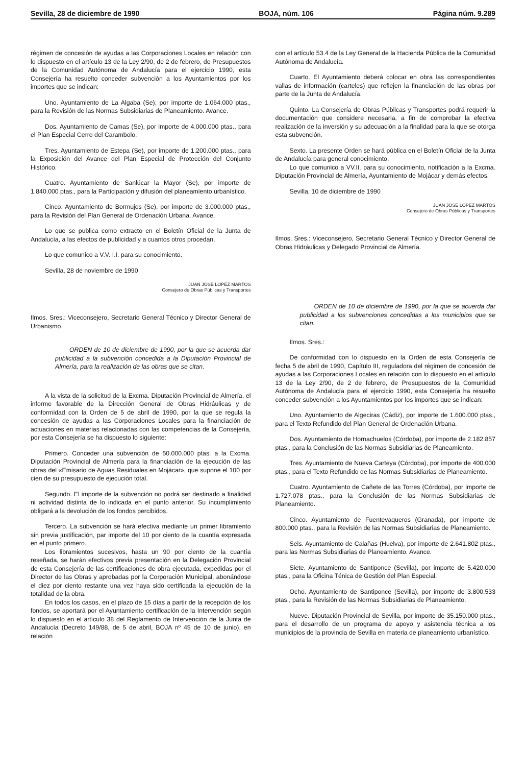Sevilla, 28 de diciembre de 1990 BOJA, núm. 106 Página núm. 9.289
régimen de concesión de ayudas a las Corporaciones Locales en relación con lo dispuesto en el artículo 13 de la Ley 2/90, de 2 de febrero, de Presupuestos de la Comunidad Autónoma de Andalucía para el ejercicio 1990, esta Consejería ha resuelto conceder subvención a los Ayuntamientos por los importes que se indican:
Uno. Ayuntamiento de La Algaba (Se), por importe de 1.064.000 ptas., para la Revisión de las Normas Subsidiarias de Planeamiento. Avance.
Dos. Ayuntamiento de Camas (Se), por importe de 4.000.000 ptas., para el Plan Especial Cerro del Carambolo.
Tres. Ayuntamiento de Estepa (Se), por importe de 1.200.000 ptas., para la Exposición del Avance del Plan Especial de Protección del Conjunto Histórico.
Cuatro. Ayuntamiento de Sanlúcar la Mayor (Se), por importe de 1.840.000 ptas., para la Participación y difusión del planeamiento urbanístico.
Cinco. Ayuntamiento de Bormujos (Se), por importe de 3.000.000 ptas., para la Revisión del Plan General de Ordenación Urbana. Avance.
Lo que se publica como extracto en el Boletín Oficial de la Junta de Andalucía, a las efectos de publicidad y a cuantos otros procedan.
Lo que comunico a V.V. I.I. para su conocimiento.
Sevilla, 28 de noviembre de 1990
JUAN JOSE LOPEZ MARTOS
Consejero de Obras Públicas y Transportes
Ilmos. Sres.: Viceconsejero, Secretario General Técnico y Director General de Urbanismo.
ORDEN de 10 de diciembre de 1990, por la que se acuerda dar publicidad a la subvención concedida a la Diputación Provincial de Almería, para la realización de las obras que se citan.
A la vista de la solicitud de la Excma. Diputación Provincial de Almería, el informe favorable de la Dirección General de Obras Hidráulicas y de conformidad con la Orden de 5 de abril de 1990, por la que se regula la concesión de ayudas a las Corporaciones Locales para la financiación de actuaciones en materias relacionadas con las competencias de la Consejería, por esta Consejería se ha dispuesto lo siguiente:
Primero. Conceder una subvención de 50.000.000 ptas. a la Excma. Diputación Provincial de Almería para la financiación de la ejecución de las obras del «Emisario de Aguas Residuales en Mojácar», que supone el 100 por cien de su presupuesto de ejecución total.
Segundo. El importe de la subvención no podrá ser destinado a finalidad ni actividad distinta de lo indicada en el punto anterior. Su incumplimiento obligará a la devolución de los fondos percibidos.
Tercero. La subvención se hará efectiva mediante un primer libramiento sin previa justificación, par importe del 10 por ciento de la cuantía expresada en el punto primero.
Los libramientos sucesivos, hasta un 90 por ciento de la cuantía reseñada, se harán efectivos previa presentación en la Delegación Provincial de esta Consejería de las certificaciones de obra ejecutada, expedidas por el Director de las Obras y aprobadas por la Corporación Municipal, abonándose el diez por ciento restante una vez haya sido certificada la ejecución de la totalidad de la obra.
En todos los casos, en el plazo de 15 días a partir de la recepción de los fondos, se aportará por el Ayuntamiento certificación de la Intervención según lo dispuesto en el artículo 38 del Reglamento de Intervención de la Junta de Andalucía (Decreto 149/88, de 5 de abril, BOJA nº 45 de 10 de junio), en relación
con el artículo 53.4 de la Ley General de la Hacienda Pública de la Comunidad Autónoma de Andalucía.
Cuarto. El Ayuntamiento deberá colocar en obra las correspondientes vallas de información (carteles) que reflejen la financiación de las obras por parte de la Junta de Andalucía.
Quinto. La Consejería de Obras Públicas y Transportes podrá requerir la documentación que considere necesaria, a fin de comprobar la efectiva realización de la inversión y su adecuación a la finalidad para la que se otorga esta subvención.
Sexto. La presente Orden se hará pública en el Boletín Oficial de la Junta de Andalucía para general conocimiento.
Lo que comunico a VV.II. para su conocimiento, notificación a la Excma. Diputación Provincial de Almería, Ayuntamiento de Mojácar y demás efectos.
Sevilla, 10 de diciembre de 1990
JUAN JOSE LOPEZ MARTOS
Consejero de Obras Públicas y Transportes
Ilmos. Sres.: Viceconsejero, Secretario General Técnico y Director General de Obras Hidráulicas y Delegado Provincial de Almería.
ORDEN de 10 de diciembre de 1990, por la que se acuerda dar publicidad a los subvenciones concedidas a los municipios que se citan.
Ilmos. Sres.:
De conformidad con lo dispuesto en la Orden de esta Consejería de fecha 5 de abril de 1990, Capítulo III, reguladora del régimen de concesión de ayudas a las Corporaciones Locales en relación con lo dispuesto en el artículo 13 de la Ley 2/90, de 2 de febrero, de Presupuestos de la Comunidad Autónoma de Andalucía para el ejercicio 1990, esta Consejería ha resuelto conceder subvención a los Ayuntamientos por los importes que se indican:
Uno. Ayuntamiento de Algeciras (Cádiz), por importe de 1.600.000 ptas., para el Texto Refundido del Plan General de Ordenación Urbana.
Dos. Ayuntamiento de Hornachuelos (Córdoba), por importe de 2.182.857 ptas., para la Conclusión de las Normas Subsidiarias de Planeamiento.
Tres. Ayuntamiento de Nueva Carteya (Córdoba), por importe de 400.000 ptas., para el Texto Refundido de las Normas Subsidiarias de Planeamiento.
Cuatro. Ayuntamiento de Cañete de las Torres (Córdoba), por importe de 1.727.078 ptas., para la Conclusión de las Normas Subsidiarias de Planeamiento.
Cinco. Ayuntamiento de Fuentevaqueros (Granada), por importe de 800.000 ptas., para la Revisión de las Normas Subsidiarias de Planeamiento.
Seis. Ayuntamiento de Calañas (Huelva), por importe de 2.641.802 ptas., para las Normas Subsidiarias de Planeamiento. Avance.
Siete. Ayuntamiento de Santiponce (Sevilla), por importe de 5.420.000 ptas., para la Oficina Ténica de Gestión del Plan Especial.
Ocho. Ayuntamiento de Santiponce (Sevilla), por importe de 3.800.533 ptas., para la Revisión de las Normas Subsidiarias de Planeamiento.
Nueve. Diputación Provincial de Sevilla, por importe de 35.150.000 ptas., para el desarrollo de un programa de apoyo y asistencia técnica a los municipios de la provincia de Sevilla en materia de planeamiento urbanístico.